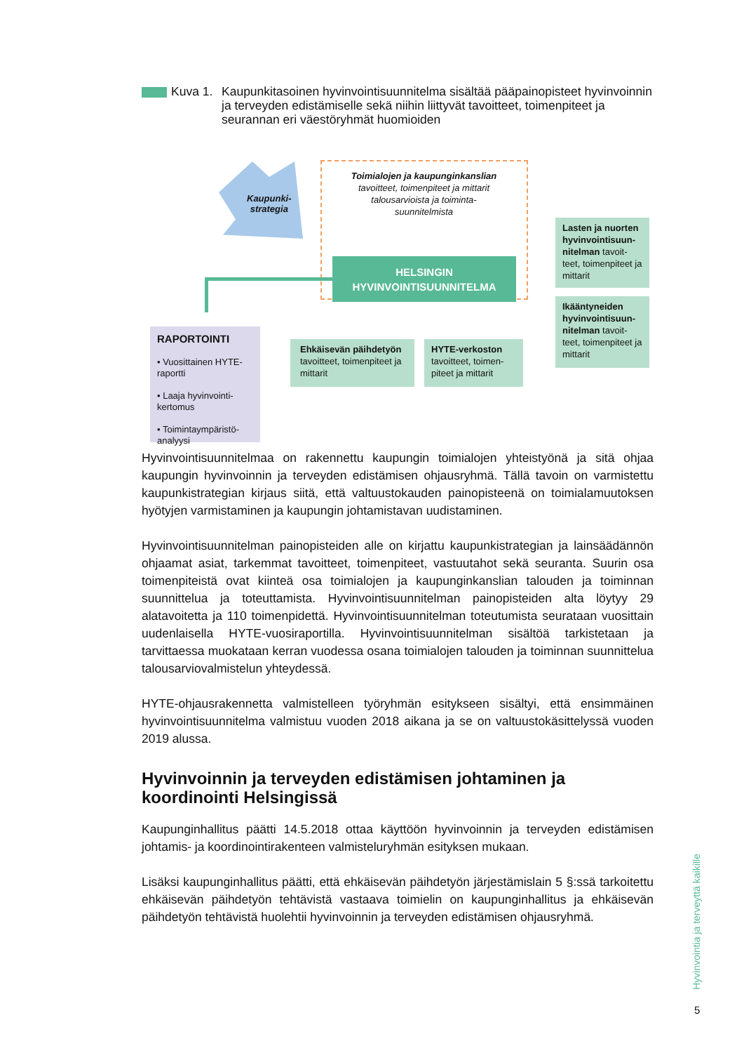Kuva 1.
Kaupunkitasoinen hyvinvointisuunnitelma sisältää pääpainopisteet hyvinvoinnin ja terveyden edistämiselle sekä niihin liittyvät tavoitteet, toimenpiteet ja seurannan eri väestöryhmät huomioiden
Kaupunki-
strategia
Toimialojen ja kaupunginkanslian tavoitteet, toimenpiteet ja mittarit talousarvioista ja toiminta-suunnitelmista
HELSINGIN
HYVINVOINTISUUNNITELMA
Lasten ja nuorten hyvinvointisuun-nitelman tavoit-teet, toimenpiteet ja mittarit
Ikääntyneiden hyvinvointisuun-nitelman tavoit-teet, toimenpiteet ja mittarit
Ehkäisevän päihdetyön tavoitteet, toimenpiteet ja mittarit
HYTE-verkoston tavoitteet, toimen-piteet ja mittarit
RAPORTOINTI
• Vuosittainen HYTE-raportti
• Laaja hyvinvointi-kertomus
• Toimintaympäristö-analyysi
Hyvinvointisuunnitelmaa on rakennettu kaupungin toimialojen yhteistyönä ja sitä ohjaa kaupungin hyvinvoinnin ja terveyden edistämisen ohjausryhmä. Tällä tavoin on varmistettu kaupunkistrategian kirjaus siitä, että valtuustokauden painopisteenä on toimialamuutoksen hyötyjen varmistaminen ja kaupungin johtamistavan uudistaminen.
Hyvinvointisuunnitelman painopisteiden alle on kirjattu kaupunkistrategian ja lainsäädännön ohjaamat asiat, tarkemmat tavoitteet, toimenpiteet, vastuutahot sekä seuranta. Suurin osa toimenpiteistä ovat kiinteä osa toimialojen ja kaupunginkanslian talouden ja toiminnan suunnittelua ja toteuttamista. Hyvinvointisuunnitelman painopisteiden alta löytyy 29 alatavoitetta ja 110 toimenpidettä. Hyvinvointisuunnitelman toteutumista seurataan vuosittain uudenlaisella HYTE-vuosiraportilla. Hyvinvointisuunnitelman sisältöä tarkistetaan ja tarvittaessa muokataan kerran vuodessa osana toimialojen talouden ja toiminnan suunnittelua talousarviovalmistelun yhteydessä.
HYTE-ohjausrakennetta valmistelleen työryhmän esitykseen sisältyi, että ensimmäinen hyvinvointisuunnitelma valmistuu vuoden 2018 aikana ja se on valtuustokäsittelyssä vuoden 2019 alussa.
Hyvinvoinnin ja terveyden edistämisen johtaminen ja koordinointi Helsingissä
Kaupunginhallitus päätti 14.5.2018 ottaa käyttöön hyvinvoinnin ja terveyden edistämisen johtamis- ja koordinointirakenteen valmisteluryhmän esityksen mukaan.
Lisäksi kaupunginhallitus päätti, että ehkäisevän päihdetyön järjestämislain 5 §:ssä tarkoitettu ehkäisevän päihdetyön tehtävistä vastaava toimielin on kaupunginhallitus ja ehkäisevän päihdetyön tehtävistä huolehtii hyvinvoinnin ja terveyden edistämisen ohjausryhmä.
Hyvinvointia ja terveyttä kaikille
5